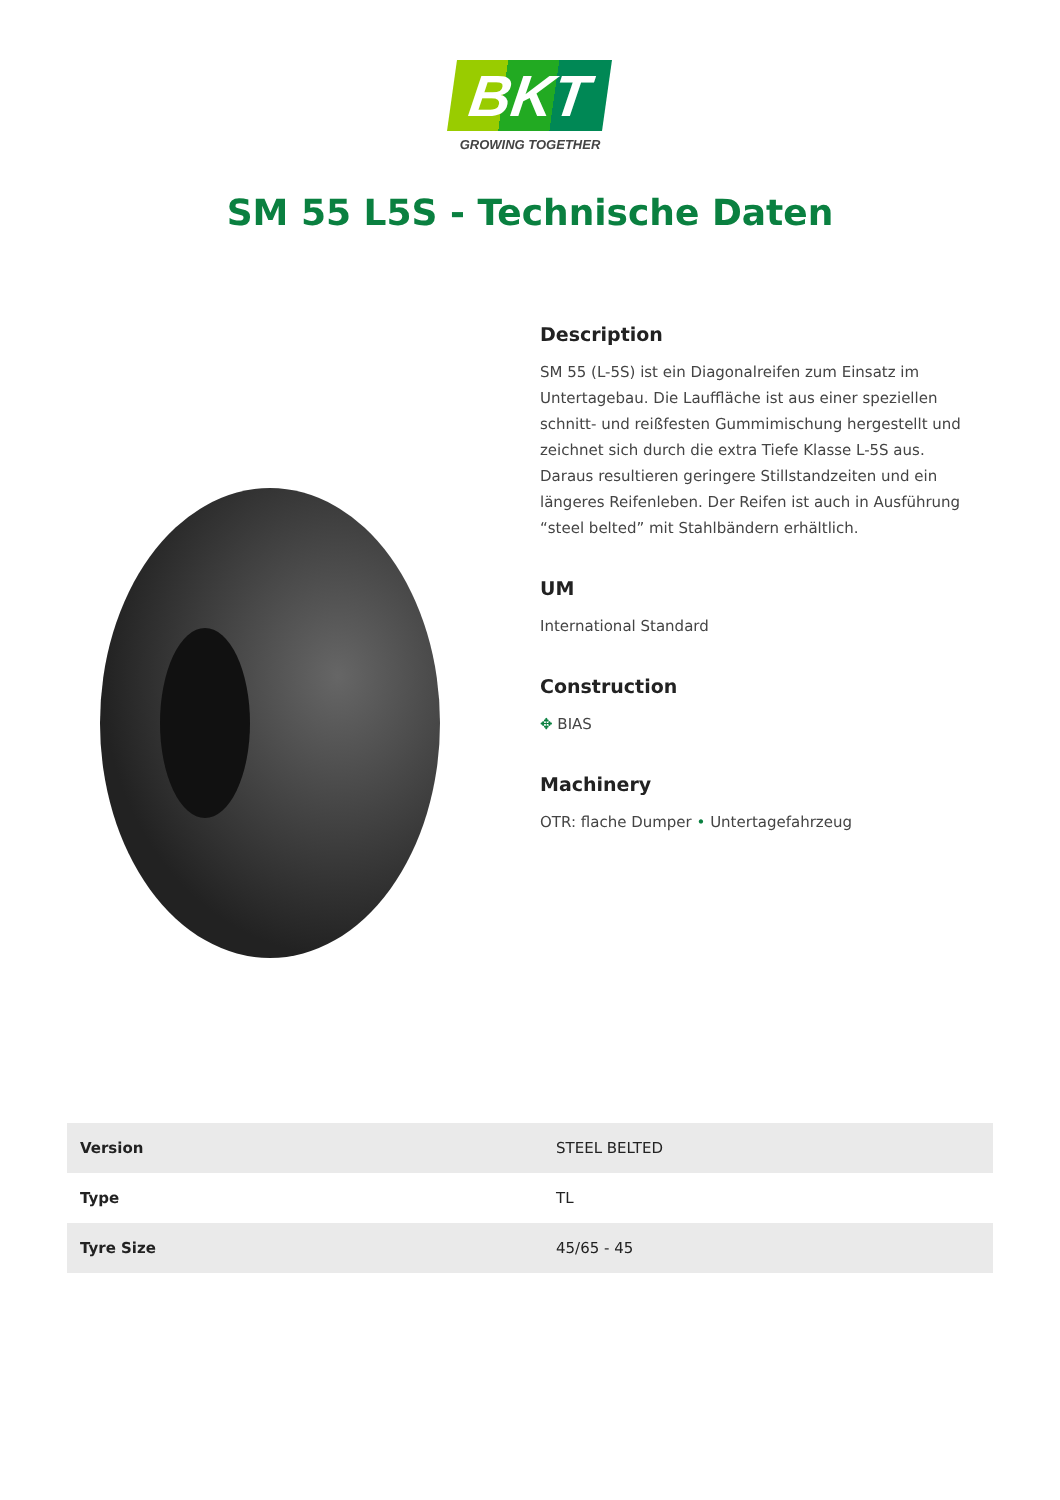BKT
GROWING TOGETHER
SM 55 L5S - Technische Daten
Description
SM 55 (L-5S) ist ein Diagonalreifen zum Einsatz im Untertagebau. Die Lauffläche ist aus einer speziellen schnitt- und reißfesten Gummimischung hergestellt und zeichnet sich durch die extra Tiefe Klasse L-5S aus. Daraus resultieren geringere Stillstandzeiten und ein längeres Reifenleben. Der Reifen ist auch in Ausführung “steel belted” mit Stahlbändern erhältlich.
UM
International Standard
Construction
✥ BIAS
Machinery
OTR: flache Dumper • Untertagefahrzeug
| Version | STEEL BELTED |
| Type | TL |
| Tyre Size | 45/65 - 45 |